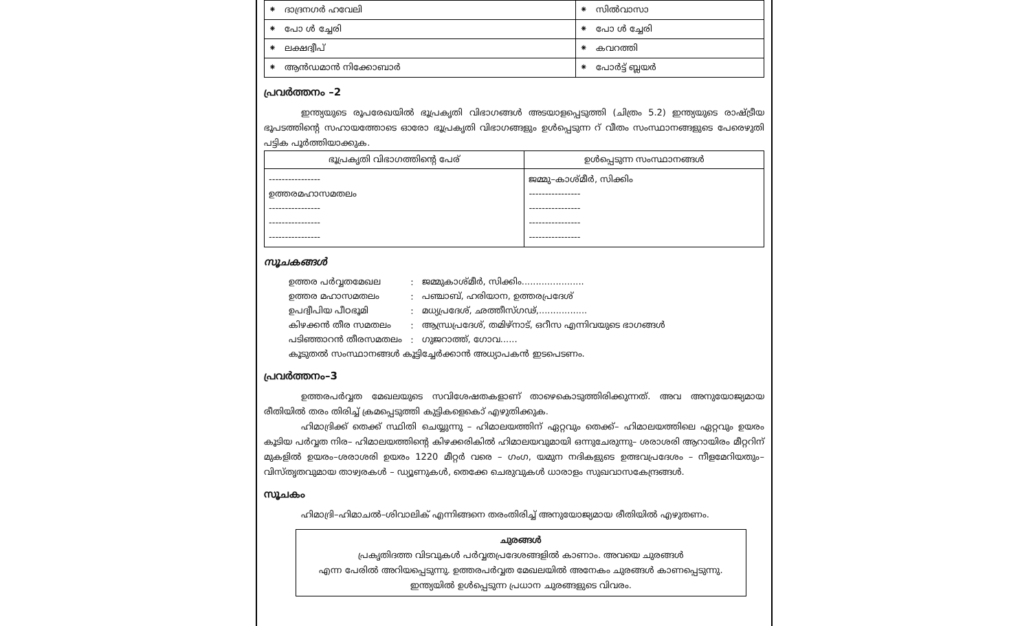| ⁕ ദാദ്രനഗർ ഹവേലി | ⁕ സിൽവാസാ |
| ⁕ പോ ൾ ച്ചേരി | ⁕ പോ ൾ ച്ചേരി |
| ⁕ ലക്ഷദ്വീപ് | ⁕ കവറത്തി |
| ⁕ ആൻഡമാൻ നിക്കോബാർ | ⁕ പോർട്ട് ബ്ലയർ |
പ്രവർത്തനം –2
ഇന്ത്യയുടെ രൂപരേഖയിൽ ഭൂപ്രകൃതി വിഭാഗങ്ങൾ അടയാളപ്പെടുത്തി (ചിത്രം 5.2) ഇന്ത്യയുടെ രാഷ്ട്രീയ ഭൂപടത്തിന്റെ സഹായത്തോടെ ഓരോ ഭൂപ്രകൃതി വിഭാഗങ്ങളും ഉൾപ്പെടുന്ന റ് വീതം സംസ്ഥാനങ്ങളുടെ പേരെഴുതി പട്ടിക പൂർത്തിയാക്കുക.
| ഭൂപ്രകൃതി വിഭാഗത്തിന്റെ പേര് | ഉൾപ്പെടുന്ന സംസ്ഥാനങ്ങൾ |
| --- | --- |
| ---------------- ഉത്തരമഹാസമതലം ---------------- ---------------- ---------------- | ജമ്മു–കാശ്മീർ, സിക്കിം ---------------- ---------------- ---------------- ---------------- |
സൂചകങ്ങൾ
| ഉത്തര പർവ്വതമേഖല | : | ജമ്മുകാശ്മീർ, സിക്കിം...................... |
| ഉത്തര മഹാസമതലം | : | പഞ്ചാബ്, ഹരിയാന, ഉത്തരപ്രദേശ് |
| ഉപദ്വീപിയ പീഠഭൂമി | : | മധ്യപ്രദേശ്, ഛത്തീസ്ഗഢ്,................. |
| കിഴക്കൻ തീര സമതലം | : | ആന്ധ്രപ്രദേശ്, തമിഴ്നാട്, ഒറീസ എന്നിവയുടെ ഭാഗങ്ങൾ |
| പടിഞ്ഞാറൻ തീരസമതലം | : | ഗുജറാത്ത്, ഗോവ...... |
| കൂടുതൽ സംസ്ഥാനങ്ങൾ കൂട്ടിച്ചേർക്കാൻ അധ്യാപകൻ ഇടപെടണം. | | |
പ്രവർത്തനം–3
ഉത്തരപർവ്വത മേഖലയുടെ സവിശേഷതകളാണ് താഴെകൊടുത്തിരിക്കുന്നത്. അവ അനുയോജ്യമായ രീതിയിൽ തരം തിരിച്ച് ക്രമപ്പെടുത്തി കുട്ടികളെകൊ് എഴുതിക്കുക.
ഹിമാദ്രിക്ക് തെക്ക് സ്ഥിതി ചെയ്യുന്നു – ഹിമാലയത്തിന് ഏറ്റവും തെക്ക്– ഹിമാലയത്തിലെ ഏറ്റവും ഉയരം കൂടിയ പർവ്വത നിര– ഹിമാലയത്തിന്റെ കിഴക്കരികിൽ ഹിമാലയവുമായി ഒന്നുചേരുന്നു– ശരാശരി ആറായിരം മീറ്ററിന് മുകളിൽ ഉയരം–ശരാശരി ഉയരം 1220 മീറ്റർ വരെ – ഗംഗ, യമുന നദികളുടെ ഉത്ഭവപ്രദേശം – നീളമേറിയതും– വിസ്തൃതവുമായ താഴ്വരകൾ – ഡ്യൂണുകൾ, തെക്കേ ചെരുവുകൾ ധാരാളം സുഖവാസകേന്ദ്രങ്ങൾ.
സൂചകം
ഹിമാദ്രി–ഹിമാചൽ–ശിവാലിക് എന്നിങ്ങനെ തരംതിരിച്ച് അനുയോജ്യമായ രീതിയിൽ എഴുതണം.
ചുരങ്ങൾ
പ്രകൃതിദത്ത വിടവുകൾ പർവ്വതപ്രദേശങ്ങളിൽ കാണാം. അവയെ ചുരങ്ങൾ
എന്ന പേരിൽ അറിയപ്പെടുന്നു. ഉത്തരപർവ്വത മേഖലയിൽ അനേകം ചുരങ്ങൾ കാണപ്പെടുന്നു.
ഇന്ത്യയിൽ ഉൾപ്പെടുന്ന പ്രധാന ചുരങ്ങളുടെ വിവരം.